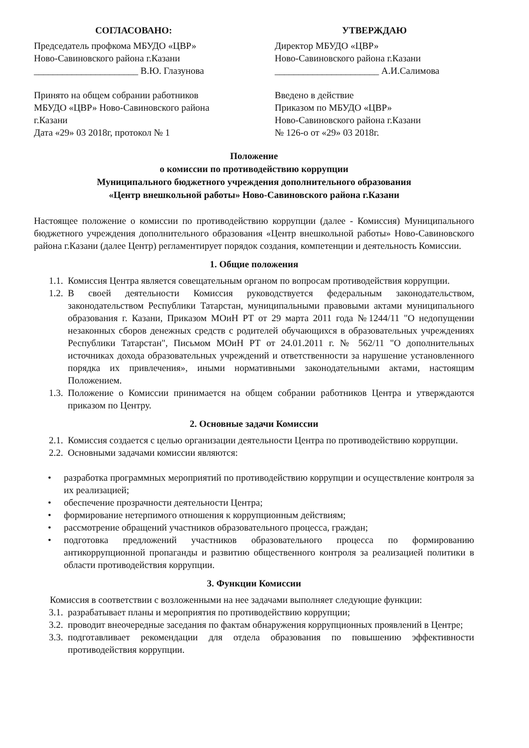СОГЛАСОВАНО:
Председатель профкома МБУДО «ЦВР»
Ново-Савиновского района г.Казани
______________________ В.Ю. Глазунова
Принято на общем собрании работников МБУДО «ЦВР» Ново-Савиновского района г.Казани
Дата «29» 03 2018г, протокол № 1
УТВЕРЖДАЮ
Директор МБУДО «ЦВР»
Ново-Савиновского района г.Казани
______________________ А.И.Салимова
Введено в действие
Приказом по МБУДО «ЦВР»
Ново-Савиновского района г.Казани
№ 126-о от «29» 03 2018г.
Положение
о комиссии по противодействию коррупции
Муниципального бюджетного учреждения дополнительного образования
«Центр внешкольной работы» Ново-Савиновского района г.Казани
Настоящее положение о комиссии по противодействию коррупции (далее - Комиссия) Муниципального бюджетного учреждения дополнительного образования «Центр внешкольной работы» Ново-Савиновского района г.Казани (далее Центр) регламентирует порядок создания, компетенции и деятельность Комиссии.
1. Общие положения
1.1. Комиссия Центра является совещательным органом по вопросам противодействия коррупции.
1.2. В своей деятельности Комиссия руководствуется федеральным законодательством, законодательством Республики Татарстан, муниципальными правовыми актами муниципального образования г. Казани, Приказом МОиН РТ от 29 марта 2011 года №1244/11 "О недопущении незаконных сборов денежных средств с родителей обучающихся в образовательных учреждениях Республики Татарстан", Письмом МОиН РТ от 24.01.2011 г. № 562/11 "О дополнительных источниках дохода образовательных учреждений и ответственности за нарушение установленного порядка их привлечения», иными нормативными законодательными актами, настоящим Положением.
1.3. Положение о Комиссии принимается на общем собрании работников Центра и утверждаются приказом по Центру.
2. Основные задачи Комиссии
2.1. Комиссия создается с целью организации деятельности Центра по противодействию коррупции.
2.2. Основными задачами комиссии являются:
• разработка программных мероприятий по противодействию коррупции и осуществление контроля за их реализацией;
• обеспечение прозрачности деятельности Центра;
• формирование нетерпимого отношения к коррупционным действиям;
• рассмотрение обращений участников образовательного процесса, граждан;
• подготовка предложений участников образовательного процесса по формированию антикоррупционной пропаганды и развитию общественного контроля за реализацией политики в области противодействия коррупции.
3. Функции Комиссии
Комиссия в соответствии с возложенными на нее задачами выполняет следующие функции:
3.1. разрабатывает планы и мероприятия по противодействию коррупции;
3.2. проводит внеочередные заседания по фактам обнаружения коррупционных проявлений в Центре;
3.3. подготавливает рекомендации для отдела образования по повышению эффективности противодействия коррупции.